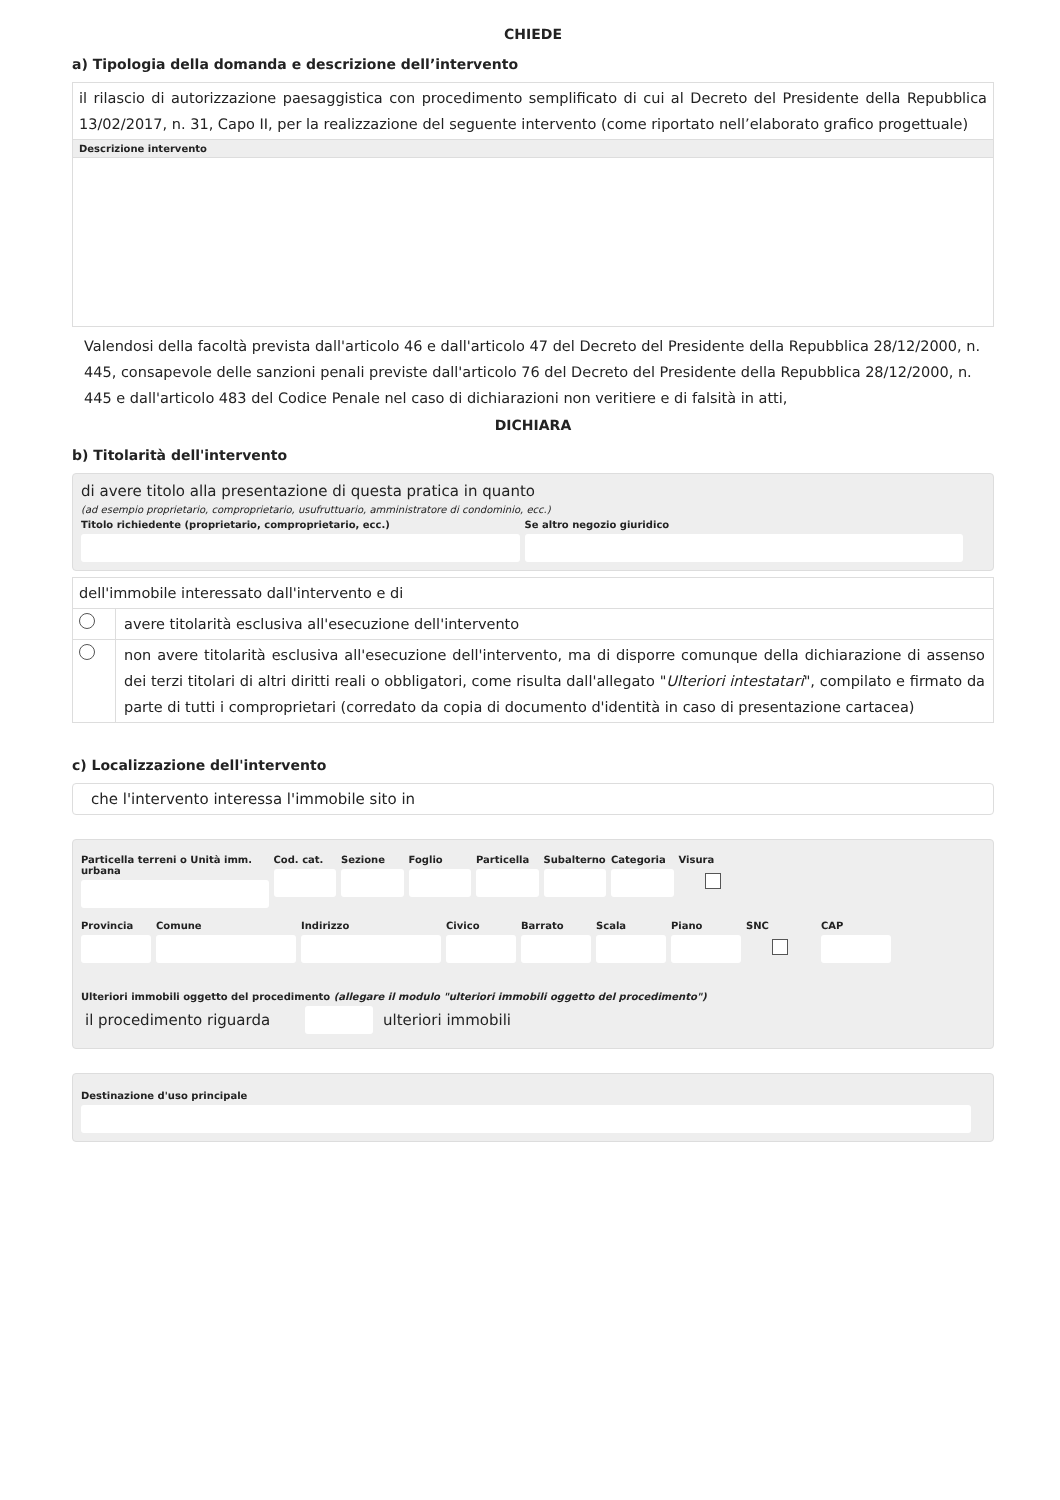CHIEDE
a) Tipologia della domanda e descrizione dell’intervento
il rilascio di autorizzazione paesaggistica con procedimento semplificato di cui al Decreto del Presidente della Repubblica 13/02/2017, n. 31, Capo II, per la realizzazione del seguente intervento (come riportato nell’elaborato grafico progettuale)
Descrizione intervento
Valendosi della facoltà prevista dall'articolo 46 e dall'articolo 47 del Decreto del Presidente della Repubblica 28/12/2000, n. 445, consapevole delle sanzioni penali previste dall'articolo 76 del Decreto del Presidente della Repubblica 28/12/2000, n. 445 e dall'articolo 483 del Codice Penale nel caso di dichiarazioni non veritiere e di falsità in atti,
DICHIARA
b) Titolarità dell'intervento
di avere titolo alla presentazione di questa pratica in quanto
(ad esempio proprietario, comproprietario, usufruttuario, amministratore di condominio, ecc.)
Titolo richiedente (proprietario, comproprietario, ecc.)
Se altro negozio giuridico
dell'immobile interessato dall'intervento e di
avere titolarità esclusiva all'esecuzione dell'intervento
non avere titolarità esclusiva all'esecuzione dell'intervento, ma di disporre comunque della dichiarazione di assenso dei terzi titolari di altri diritti reali o obbligatori, come risulta dall'allegato "Ulteriori intestatari", compilato e firmato da parte di tutti i comproprietari (corredato da copia di documento d'identità in caso di presentazione cartacea)
c) Localizzazione dell'intervento
che l'intervento interessa l'immobile sito in
Particella terreni o Unità imm. urbana
Cod. cat. Sezione Foglio Particella Subalterno Categoria Visura
Provincia Comune Indirizzo Civico Barrato Scala Piano SNC CAP
Ulteriori immobili oggetto del procedimento (allegare il modulo "ulteriori immobili oggetto del procedimento")
il procedimento riguarda ulteriori immobili
Destinazione d'uso principale